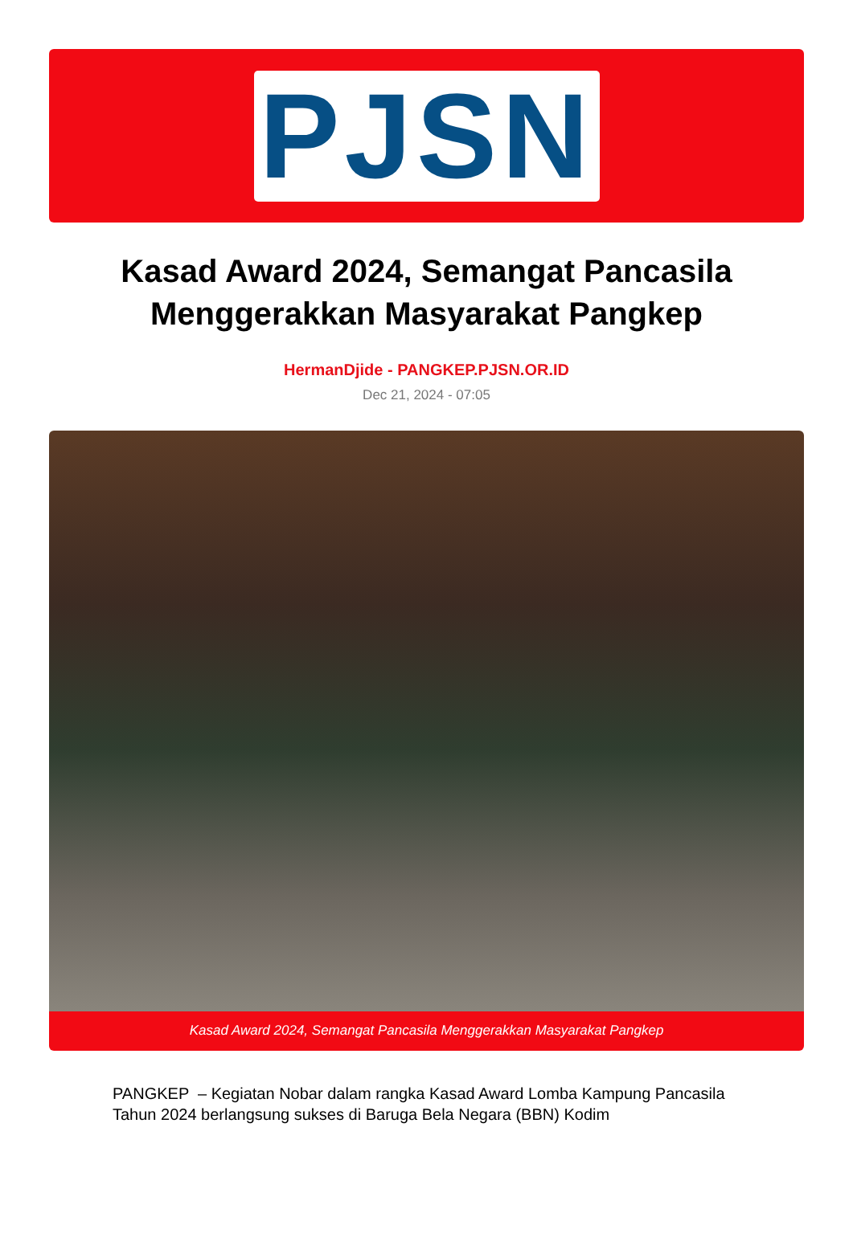PJSN
Kasad Award 2024, Semangat Pancasila Menggerakkan Masyarakat Pangkep
HermanDjide - PANGKEP.PJSN.OR.ID
Dec 21, 2024 - 07:05
Kasad Award 2024, Semangat Pancasila Menggerakkan Masyarakat Pangkep
PANGKEP – Kegiatan Nobar dalam rangka Kasad Award Lomba Kampung Pancasila Tahun 2024 berlangsung sukses di Baruga Bela Negara (BBN) Kodim